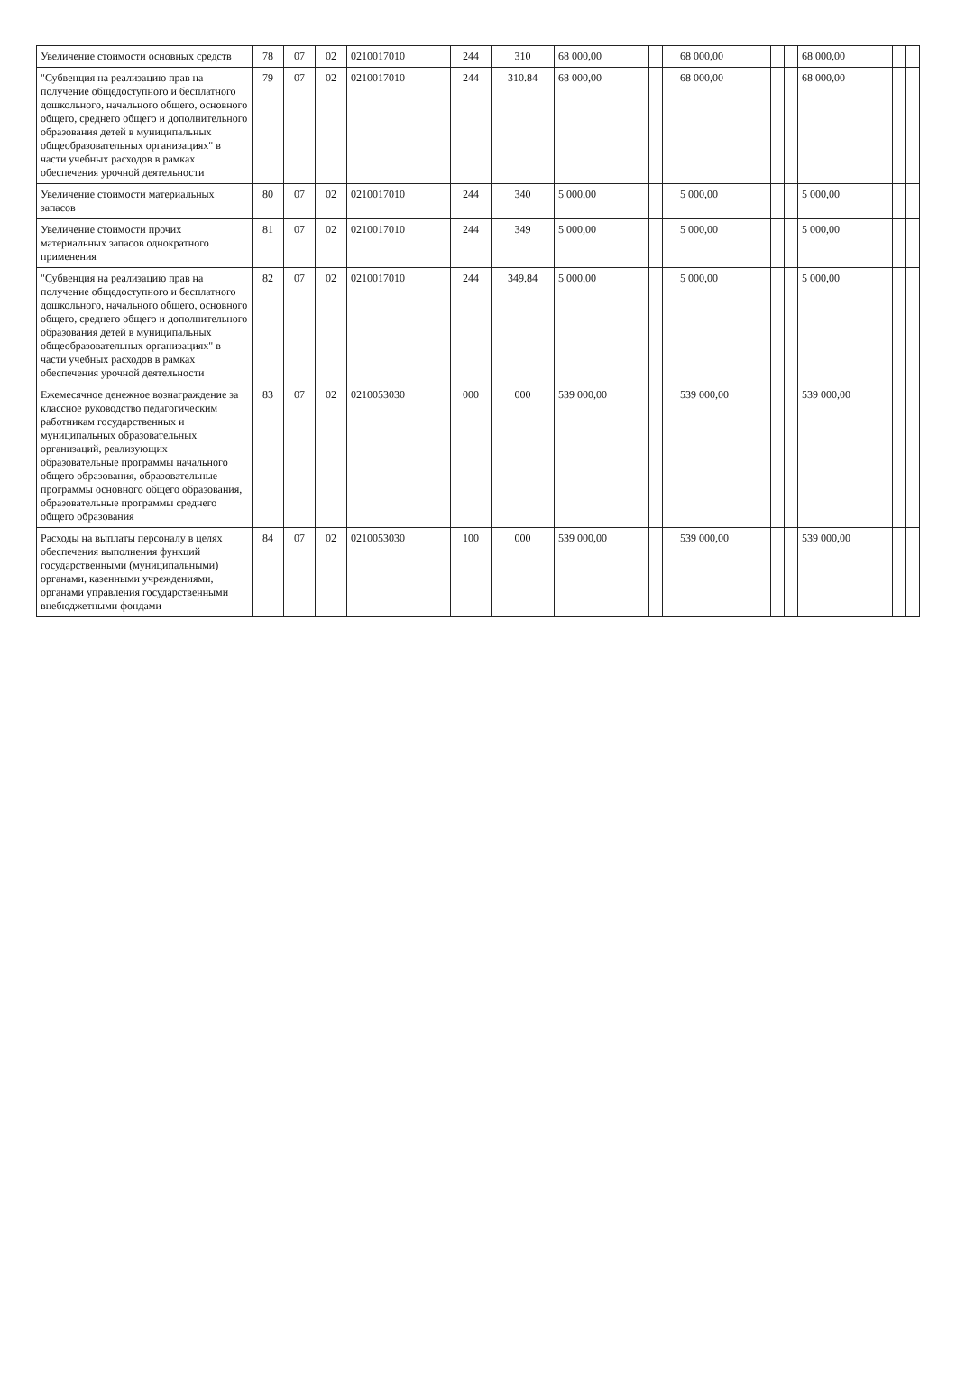| Увеличение стоимости основных средств | 78 | 07 | 02 | 0210017010 | 244 | 310 | 68 000,00 | | | 68 000,00 | | | 68 000,00 | | |
| "Субвенция на реализацию прав на получение общедоступного и бесплатного дошкольного, начального общего, основного общего, среднего общего и дополнительного образования детей в муниципальных общеобразовательных организациях" в части учебных расходов в рамках обеспечения урочной деятельности | 79 | 07 | 02 | 0210017010 | 244 | 310.84 | 68 000,00 | | | 68 000,00 | | | 68 000,00 | | |
| Увеличение стоимости материальных запасов | 80 | 07 | 02 | 0210017010 | 244 | 340 | 5 000,00 | | | 5 000,00 | | | 5 000,00 | | |
| Увеличение стоимости прочих материальных запасов однократного применения | 81 | 07 | 02 | 0210017010 | 244 | 349 | 5 000,00 | | | 5 000,00 | | | 5 000,00 | | |
| "Субвенция на реализацию прав на получение общедоступного и бесплатного дошкольного, начального общего, основного общего, среднего общего и дополнительного образования детей в муниципальных общеобразовательных организациях" в части учебных расходов в рамках обеспечения урочной деятельности | 82 | 07 | 02 | 0210017010 | 244 | 349.84 | 5 000,00 | | | 5 000,00 | | | 5 000,00 | | |
| Ежемесячное денежное вознаграждение за классное руководство педагогическим работникам государственных и муниципальных образовательных организаций, реализующих образовательные программы начального общего образования, образовательные программы основного общего образования, образовательные программы среднего общего образования | 83 | 07 | 02 | 0210053030 | 000 | 000 | 539 000,00 | | | 539 000,00 | | | 539 000,00 | | |
| Расходы на выплаты персоналу в целях обеспечения выполнения функций государственными (муниципальными) органами, казенными учреждениями, органами управления государственными внебюджетными фондами | 84 | 07 | 02 | 0210053030 | 100 | 000 | 539 000,00 | | | 539 000,00 | | | 539 000,00 | | |